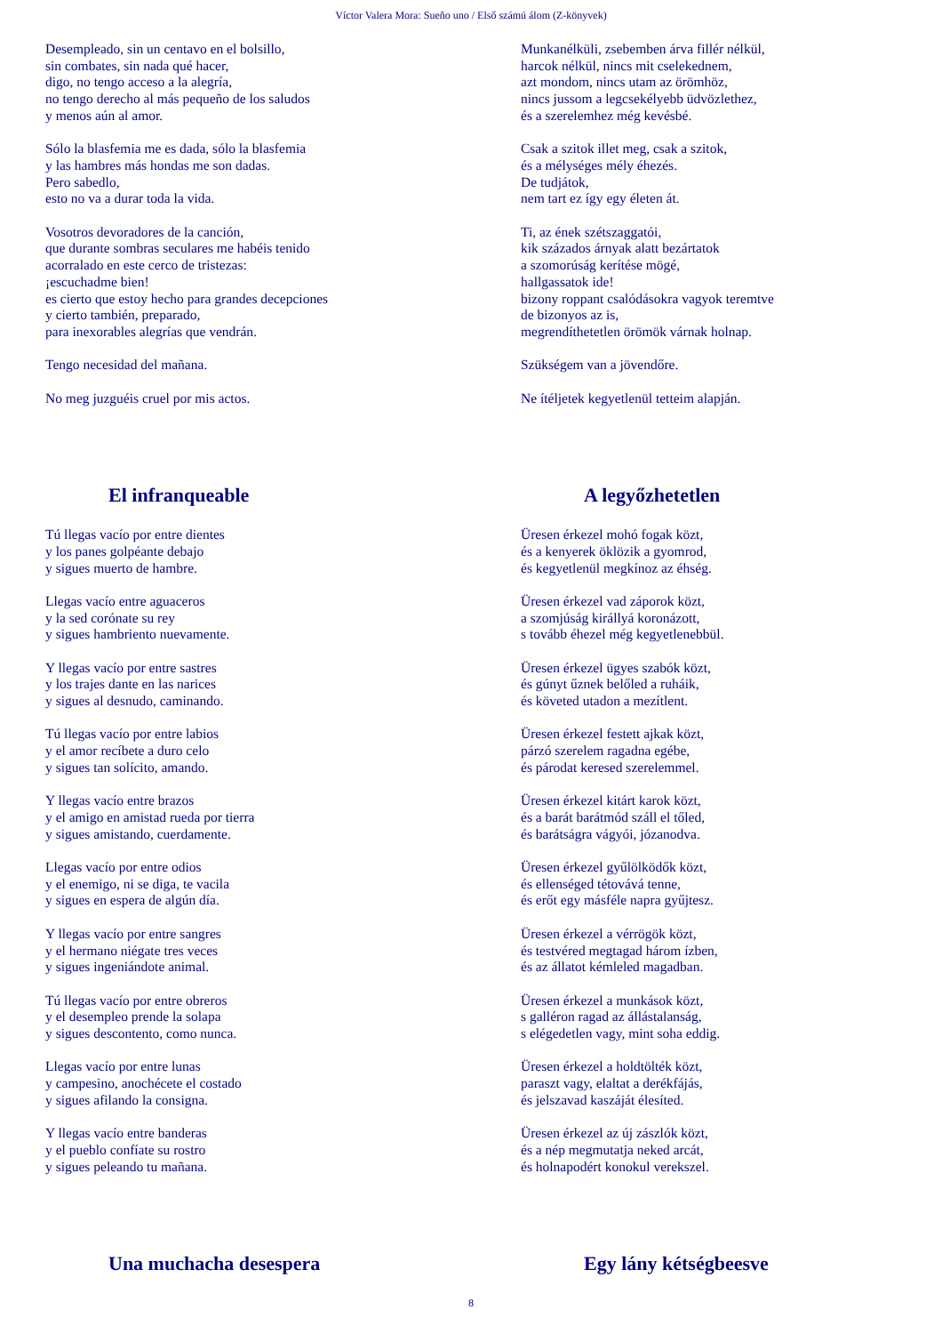Víctor Valera Mora: Sueño uno / Első számú álom (Z-könyvek)
Desempleado, sin un centavo en el bolsillo,
sin combates, sin nada qué hacer,
digo, no tengo acceso a la alegría,
no tengo derecho al más pequeño de los saludos
y menos aún al amor.
Munkanélküli, zsebemben árva fillér nélkül,
harcok nélkül, nincs mit cselekednem,
azt mondom, nincs utam az örömhöz,
nincs jussom a legcsekélyebb üdvözlethez,
és a szerelemhez még kevésbé.
Sólo la blasfemia me es dada, sólo la blasfemia
y las hambres más hondas me son dadas.
Pero sabedlo,
esto no va a durar toda la vida.
Csak a szitok illet meg, csak a szitok,
és a mélységes mély éhezés.
De tudjátok,
nem tart ez így egy életen át.
Vosotros devoradores de la canción,
que durante sombras seculares me habéis tenido
acorralado en este cerco de tristezas:
¡escuchadme bien!
es cierto que estoy hecho para grandes decepciones
y cierto también, preparado,
para inexorables alegrías que vendrán.
Ti, az ének szétszaggatói,
kik százados árnyak alatt bezártatok
a szomorúság kerítése mögé,
hallgassatok ide!
bizony roppant csalódásokra vagyok teremtve
de bizonyos az is,
megrendíthetetlen örömök várnak holnap.
Tengo necesidad del mañana. Szükségem van a jövendőre.
No meg juzguéis cruel por mis actos. Ne ítéljetek kegyetlenül tetteim alapján.
El infranqueable A legyőzhetetlen
Tú llegas vacío por entre dientes
y los panes golpéante debajo
y sigues muerto de hambre.
Üresen érkezel mohó fogak közt,
és a kenyerek öklözik a gyomrod,
és kegyetlenül megkínoz az éhség.
Llegas vacío entre aguaceros
y la sed corónate su rey
y sigues hambriento nuevamente.
Üresen érkezel vad záporok közt,
a szomjúság királlyá koronázott,
s tovább éhezel még kegyetlenebbül.
Y llegas vacío por entre sastres
y los trajes dante en las narices
y sigues al desnudo, caminando.
Üresen érkezel ügyes szabók közt,
és gúnyt űznek belőled a ruháik,
és követed utadon a mezítlent.
Tú llegas vacío por entre labios
y el amor recíbete a duro celo
y sigues tan solícito, amando.
Üresen érkezel festett ajkak közt,
párzó szerelem ragadna egébe,
és párodat keresed szerelemmel.
Y llegas vacío entre brazos
y el amigo en amistad rueda por tierra
y sigues amistando, cuerdamente.
Üresen érkezel kitárt karok közt,
és a barát barátmód száll el tőled,
és barátságra vágyói, józanodva.
Llegas vacío por entre odios
y el enemigo, ni se diga, te vacila
y sigues en espera de algún día.
Üresen érkezel gyűlölködők közt,
és ellenséged tétovává tenne,
és erőt egy másféle napra gyűjtesz.
Y llegas vacío por entre sangres
y el hermano niégate tres veces
y sigues ingeniándote animal.
Üresen érkezel a vérrögök közt,
és testvéred megtagad három ízben,
és az állatot kémleled magadban.
Tú llegas vacío por entre obreros
y el desempleo prende la solapa
y sigues descontento, como nunca.
Üresen érkezel a munkások közt,
s galléron ragad az állástalanság,
s elégedetlen vagy, mint soha eddig.
Llegas vacío por entre lunas
y campesino, anochécete el costado
y sigues afilando la consigna.
Üresen érkezel a holdtölték közt,
paraszt vagy, elaltat a derékfájás,
és jelszavad kaszáját élesíted.
Y llegas vacío entre banderas
y el pueblo confíate su rostro
y sigues peleando tu mañana.
Üresen érkezel az új zászlók közt,
és a nép megmutatja neked arcát,
és holnapodért konokul verekszel.
Una muchacha desespera Egy lány kétségbeesve
8